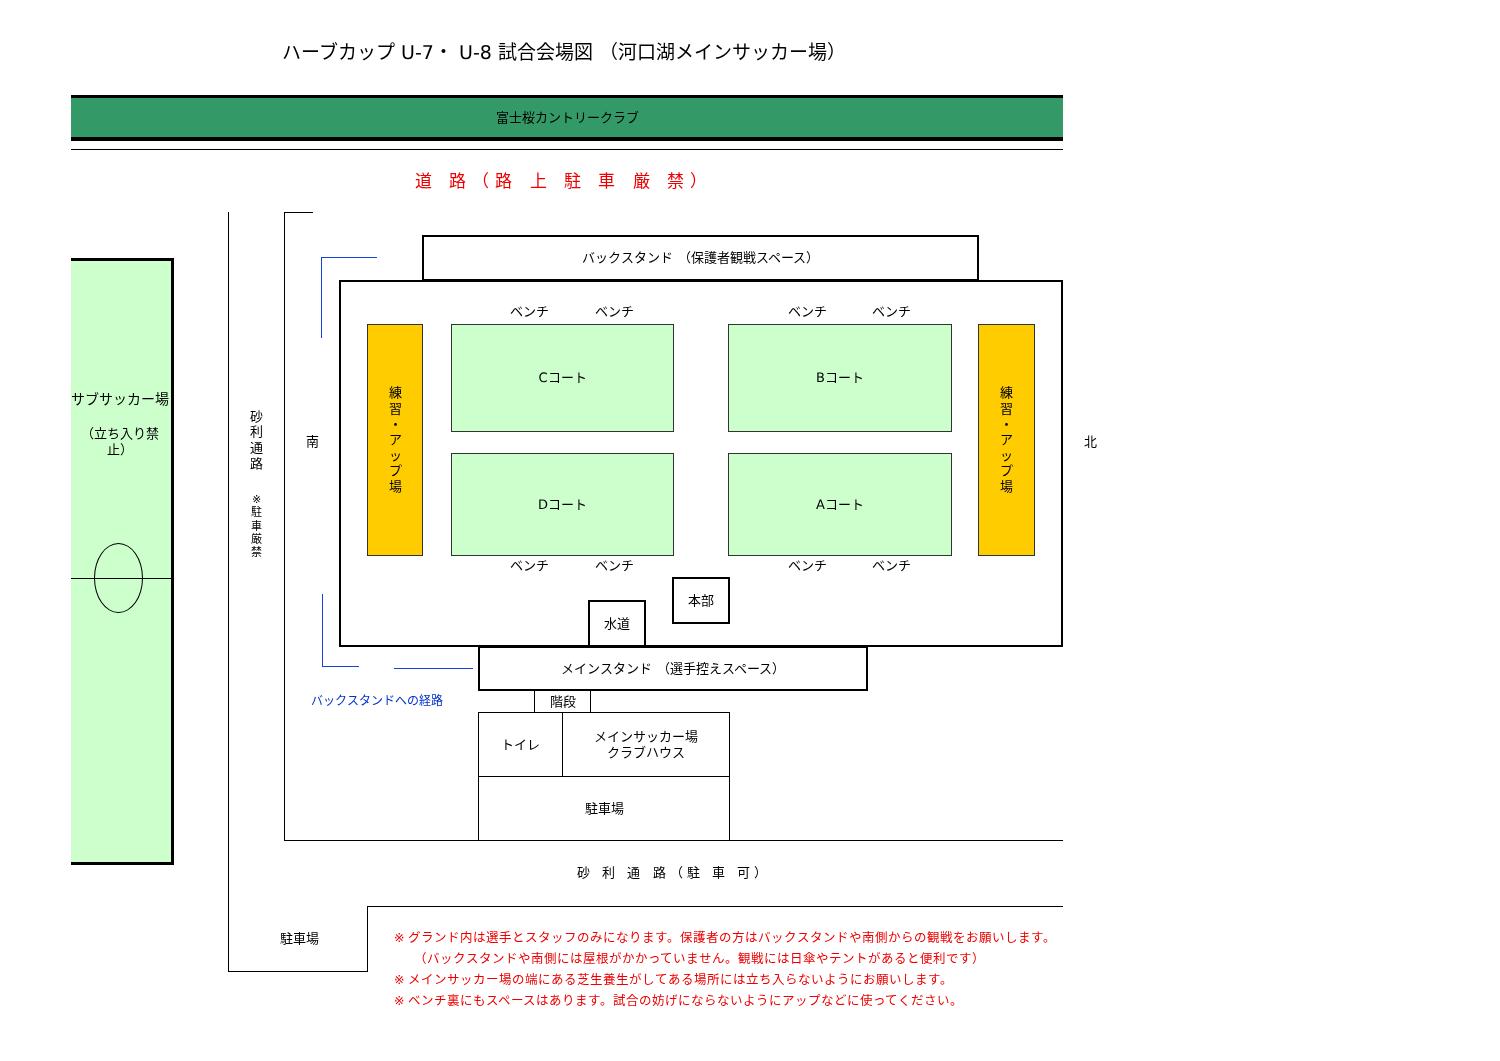ハーブカップ U-7・ U-8 試合会場図 （河口湖メインサッカー場）
富士桜カントリークラブ
道 路（路 上 駐 車 厳 禁）
サブサッカー場
（立ち入り禁止）
砂
利
通
路
※
駐
車
厳
禁
南
北
バックスタンド （保護者観戦スペース）
ベンチ
ベンチ
ベンチ
ベンチ
練
習
・
ア
ッ
プ
場
Cコート
Bコート
練
習
・
ア
ッ
プ
場
Dコート
Aコート
ベンチ
ベンチ
ベンチ
ベンチ
本部
水道
メインスタンド （選手控えスペース）
バックスタンドへの経路
階段
トイレ
メインサッカー場
クラブハウス
駐車場
砂 利 通 路（駐 車 可）
駐車場
※ グランド内は選手とスタッフのみになります。保護者の方はバックスタンドや南側からの観戦をお願いします。
　　（バックスタンドや南側には屋根がかかっていません。観戦には日傘やテントがあると便利です）
※ メインサッカー場の端にある芝生養生がしてある場所には立ち入らないようにお願いします。
※ ベンチ裏にもスペースはあります。試合の妨げにならないようにアップなどに使ってください。